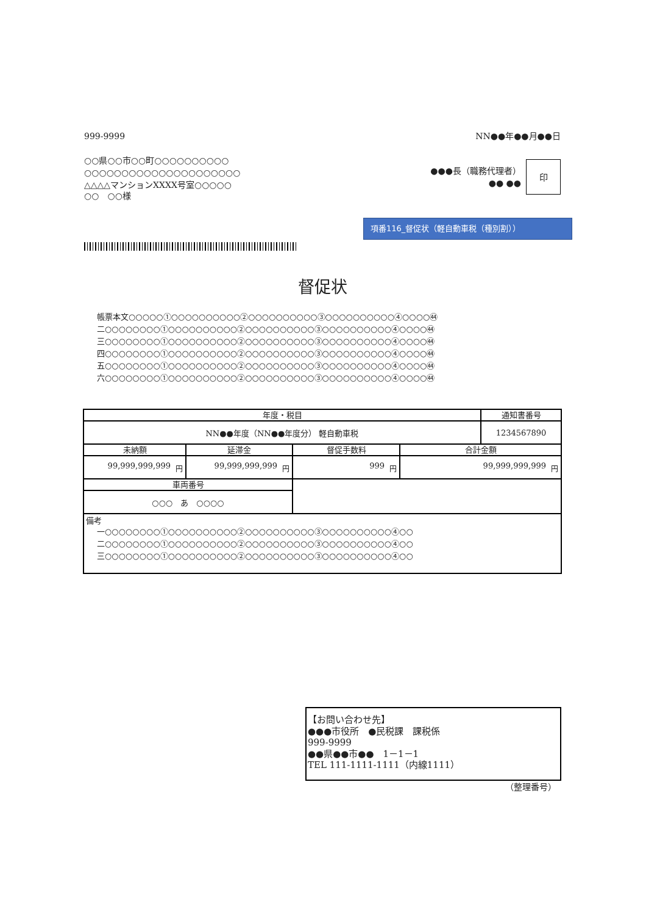999-9999 NN●●年●●月●●日
○○県○○市○○町○○○○○○○○○○
○○○○○○○○○○○○○○○○○○○○○
△△△△マンションXXXX号室○○○○○
●●●長（職務代理者）
●● ●●
印
○○　○○様
項番116_督促状（軽自動車税（種別割））
督促状
帳票本文○○○○○①○○○○○○○○○○②○○○○○○○○○○③○○○○○○○○○○④○○○○㊹
二○○○○○○○○①○○○○○○○○○○②○○○○○○○○○○③○○○○○○○○○○④○○○○㊹
三○○○○○○○○①○○○○○○○○○○②○○○○○○○○○○③○○○○○○○○○○④○○○○㊹
四○○○○○○○○①○○○○○○○○○○②○○○○○○○○○○③○○○○○○○○○○④○○○○㊹
五○○○○○○○○①○○○○○○○○○○②○○○○○○○○○○③○○○○○○○○○○④○○○○㊹
六○○○○○○○○①○○○○○○○○○○②○○○○○○○○○○③○○○○○○○○○○④○○○○㊹
| 年度・税目 | | | | 通知書番号 |
| --- | --- | --- | --- | --- |
| NN●●年度（NN●●年度分） 軽自動車税 | | | | 1234567890 |
| 未納額 | 延滞金 | 督促手数料 | 合計金額 | |
| 99,999,999,999 円 | 99,999,999,999 円 | 999 円 | 99,999,999,999 円 | |
| 車両番号 | | | | |
| ○○○ あ ○○○○ | | | | |
| 備考 一○○○○○○○○①○○○○○○○○○○②○○○○○○○○○○③○○○○○○○○○○④○○ 二○○○○○○○○①○○○○○○○○○○②○○○○○○○○○○③○○○○○○○○○○④○○ 三○○○○○○○○①○○○○○○○○○○②○○○○○○○○○○③○○○○○○○○○○④○○ | | | | |
【お問い合わせ先】
●●●市役所　●民税課　課税係
999-9999
●●県●●市●●　1－1－1
TEL 111-1111-1111（内線1111）
（整理番号）